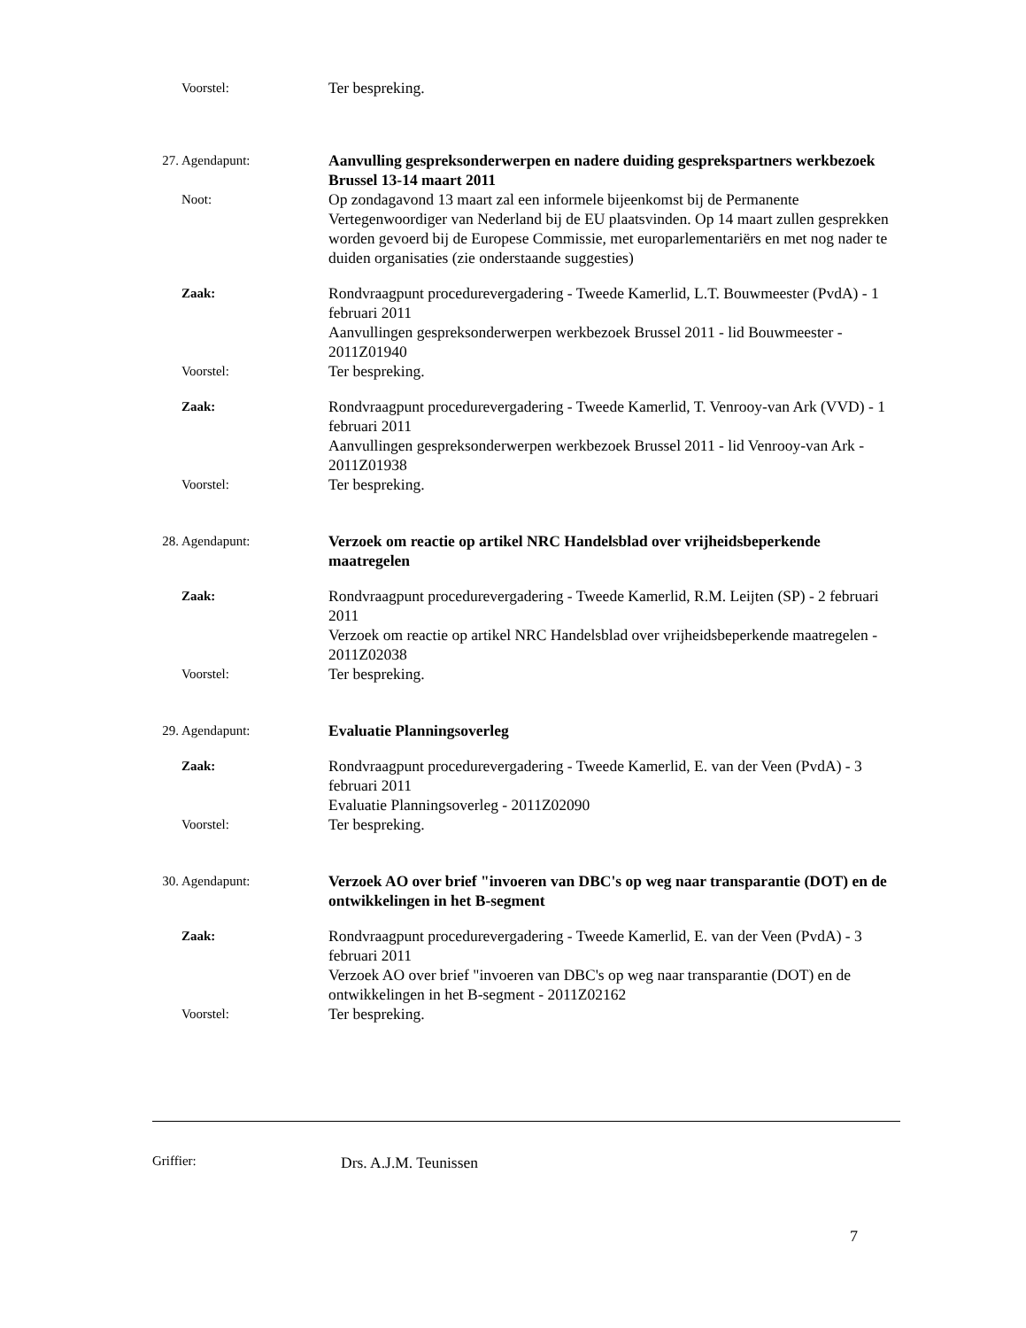Voorstel:
Ter bespreking.
27. Agendapunt:
Aanvulling gespreksonderwerpen en nadere duiding gesprekspartners werkbezoek Brussel 13-14 maart 2011
Noot:
Op zondagavond 13 maart zal een informele bijeenkomst bij de Permanente Vertegenwoordiger van Nederland bij de EU plaatsvinden. Op 14 maart zullen gesprekken worden gevoerd bij de Europese Commissie, met europarlementariërs en met nog nader te duiden organisaties (zie onderstaande suggesties)
Zaak:
Rondvraagpunt procedurevergadering - Tweede Kamerlid, L.T. Bouwmeester (PvdA) - 1 februari 2011
Aanvullingen gespreksonderwerpen werkbezoek Brussel 2011 - lid Bouwmeester - 2011Z01940
Voorstel:
Ter bespreking.
Zaak:
Rondvraagpunt procedurevergadering - Tweede Kamerlid, T. Venrooy-van Ark (VVD) - 1 februari 2011
Aanvullingen gespreksonderwerpen werkbezoek Brussel 2011 - lid Venrooy-van Ark - 2011Z01938
Voorstel:
Ter bespreking.
28. Agendapunt:
Verzoek om reactie op artikel NRC Handelsblad over vrijheidsbeperkende maatregelen
Zaak:
Rondvraagpunt procedurevergadering - Tweede Kamerlid, R.M. Leijten (SP) - 2 februari 2011
Verzoek om reactie op artikel NRC Handelsblad over vrijheidsbeperkende maatregelen - 2011Z02038
Voorstel:
Ter bespreking.
29. Agendapunt:
Evaluatie Planningsoverleg
Zaak:
Rondvraagpunt procedurevergadering - Tweede Kamerlid, E. van der Veen (PvdA) - 3 februari 2011
Evaluatie Planningsoverleg - 2011Z02090
Voorstel:
Ter bespreking.
30. Agendapunt:
Verzoek AO over brief "invoeren van DBC's op weg naar transparantie (DOT) en de ontwikkelingen in het B-segment
Zaak:
Rondvraagpunt procedurevergadering - Tweede Kamerlid, E. van der Veen (PvdA) - 3 februari 2011
Verzoek AO over brief "invoeren van DBC's op weg naar transparantie (DOT) en de ontwikkelingen in het B-segment - 2011Z02162
Voorstel:
Ter bespreking.
Griffier: Drs. A.J.M. Teunissen
7